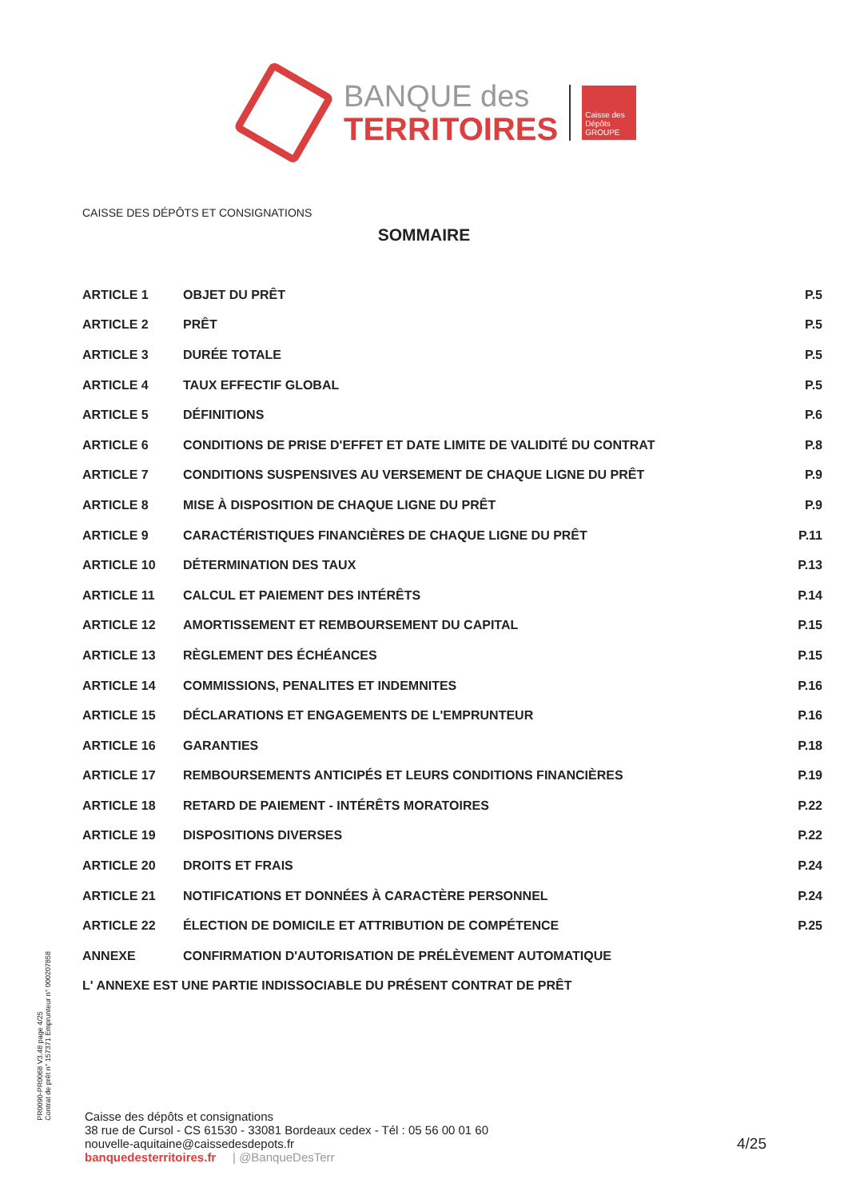BANQUE des
TERRITOIRES
Caisse des Dépôts GROUPE
CAISSE DES DÉPÔTS ET CONSIGNATIONS
SOMMAIRE
| ARTICLE 1 | OBJET DU PRÊT | P.5 |
| ARTICLE 2 | PRÊT | P.5 |
| ARTICLE 3 | DURÉE TOTALE | P.5 |
| ARTICLE 4 | TAUX EFFECTIF GLOBAL | P.5 |
| ARTICLE 5 | DÉFINITIONS | P.6 |
| ARTICLE 6 | CONDITIONS DE PRISE D'EFFET ET DATE LIMITE DE VALIDITÉ DU CONTRAT | P.8 |
| ARTICLE 7 | CONDITIONS SUSPENSIVES AU VERSEMENT DE CHAQUE LIGNE DU PRÊT | P.9 |
| ARTICLE 8 | MISE À DISPOSITION DE CHAQUE LIGNE DU PRÊT | P.9 |
| ARTICLE 9 | CARACTÉRISTIQUES FINANCIÈRES DE CHAQUE LIGNE DU PRÊT | P.11 |
| ARTICLE 10 | DÉTERMINATION DES TAUX | P.13 |
| ARTICLE 11 | CALCUL ET PAIEMENT DES INTÉRÊTS | P.14 |
| ARTICLE 12 | AMORTISSEMENT ET REMBOURSEMENT DU CAPITAL | P.15 |
| ARTICLE 13 | RÈGLEMENT DES ÉCHÉANCES | P.15 |
| ARTICLE 14 | COMMISSIONS, PENALITES ET INDEMNITES | P.16 |
| ARTICLE 15 | DÉCLARATIONS ET ENGAGEMENTS DE L'EMPRUNTEUR | P.16 |
| ARTICLE 16 | GARANTIES | P.18 |
| ARTICLE 17 | REMBOURSEMENTS ANTICIPÉS ET LEURS CONDITIONS FINANCIÈRES | P.19 |
| ARTICLE 18 | RETARD DE PAIEMENT - INTÉRÊTS MORATOIRES | P.22 |
| ARTICLE 19 | DISPOSITIONS DIVERSES | P.22 |
| ARTICLE 20 | DROITS ET FRAIS | P.24 |
| ARTICLE 21 | NOTIFICATIONS ET DONNÉES À CARACTÈRE PERSONNEL | P.24 |
| ARTICLE 22 | ÉLECTION DE DOMICILE ET ATTRIBUTION DE COMPÉTENCE | P.25 |
| ANNEXE | CONFIRMATION D'AUTORISATION DE PRÉLÈVEMENT AUTOMATIQUE | |
| L' ANNEXE EST UNE PARTIE INDISSOCIABLE DU PRÉSENT CONTRAT DE PRÊT | | |
PR0090-PR0068 V3.48 page 4/25
Contrat de prêt n° 157371 Emprunteur n° 000207858
Caisse des dépôts et consignations
38 rue de Cursol - CS 61530 - 33081 Bordeaux cedex - Tél : 05 56 00 01 60
nouvelle-aquitaine@caissedesdepots.fr
banquedesterritoires.fr | @BanqueDesTerr
4/25